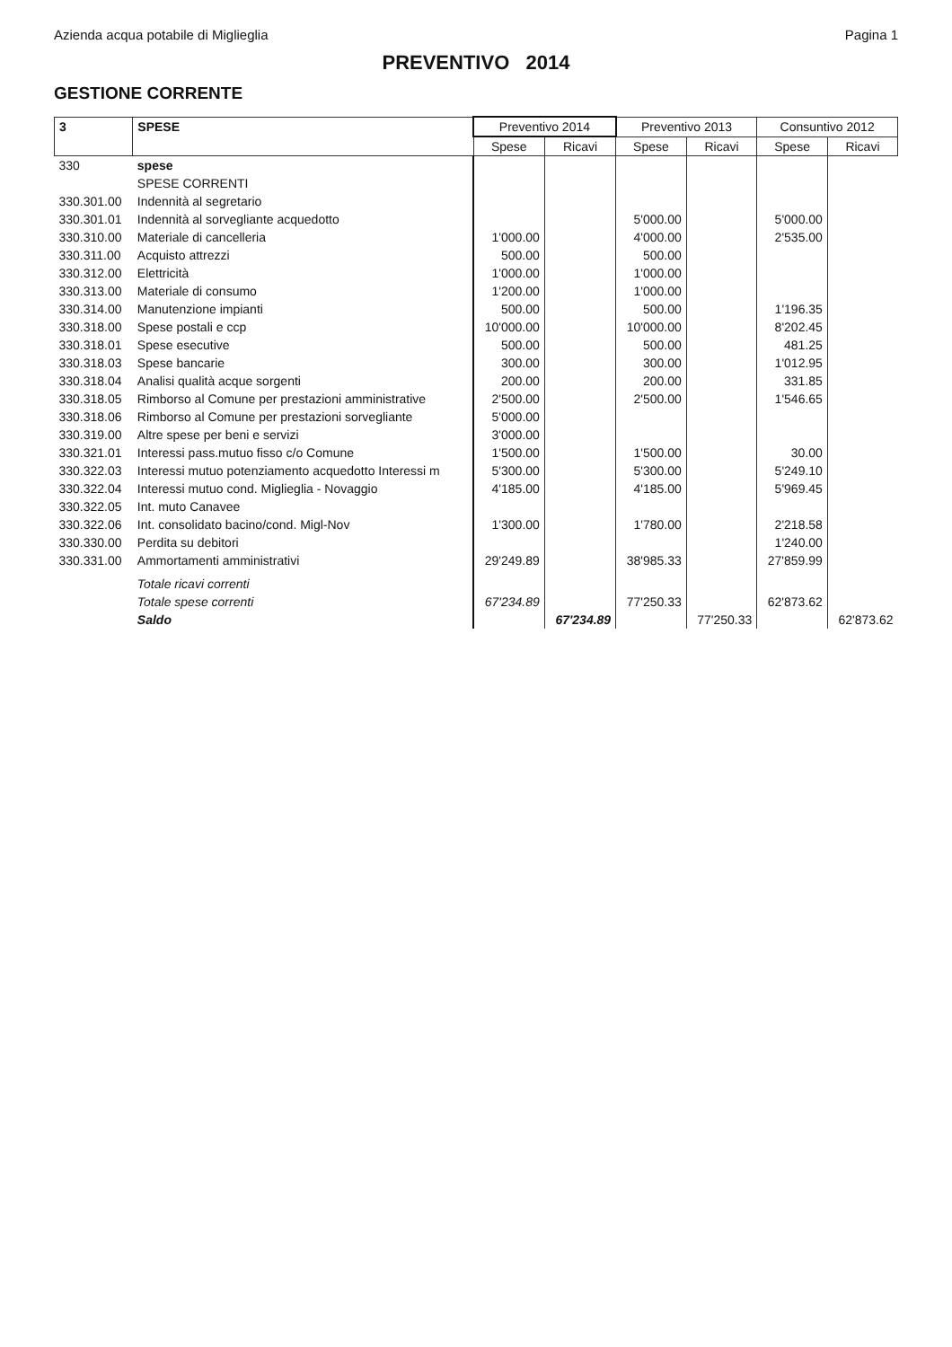Azienda acqua potabile di Miglieglia Pagina 1
PREVENTIVO 2014
GESTIONE CORRENTE
| 3 | SPESE | Preventivo 2014 | | Preventivo 2013 | | Consuntivo 2012 | |
| --- | --- | --- | --- | --- | --- | --- | --- |
| | | Spese | Ricavi | Spese | Ricavi | Spese | Ricavi |
| 330 | spese | | | | | | |
| | SPESE CORRENTI | | | | | | |
| 330.301.00 | Indennità al segretario | | | | | | |
| 330.301.01 | Indennità al sorvegliante acquedotto | | | 5'000.00 | | 5'000.00 | |
| 330.310.00 | Materiale di cancelleria | 1'000.00 | | 4'000.00 | | 2'535.00 | |
| 330.311.00 | Acquisto attrezzi | 500.00 | | 500.00 | | | |
| 330.312.00 | Elettricità | 1'000.00 | | 1'000.00 | | | |
| 330.313.00 | Materiale di consumo | 1'200.00 | | 1'000.00 | | | |
| 330.314.00 | Manutenzione impianti | 500.00 | | 500.00 | | 1'196.35 | |
| 330.318.00 | Spese postali e ccp | 10'000.00 | | 10'000.00 | | 8'202.45 | |
| 330.318.01 | Spese esecutive | 500.00 | | 500.00 | | 481.25 | |
| 330.318.03 | Spese bancarie | 300.00 | | 300.00 | | 1'012.95 | |
| 330.318.04 | Analisi qualità acque sorgenti | 200.00 | | 200.00 | | 331.85 | |
| 330.318.05 | Rimborso al Comune per prestazioni amministrative | 2'500.00 | | 2'500.00 | | 1'546.65 | |
| 330.318.06 | Rimborso al Comune per prestazioni sorvegliante | 5'000.00 | | | | | |
| 330.319.00 | Altre spese per beni e servizi | 3'000.00 | | | | | |
| 330.321.01 | Interessi pass.mutuo fisso c/o Comune | 1'500.00 | | 1'500.00 | | 30.00 | |
| 330.322.03 | Interessi mutuo potenziamento acquedotto Interessi m | 5'300.00 | | 5'300.00 | | 5'249.10 | |
| 330.322.04 | Interessi mutuo cond. Miglieglia - Novaggio | 4'185.00 | | 4'185.00 | | 5'969.45 | |
| 330.322.05 | Int. muto Canavee | | | | | | |
| 330.322.06 | Int. consolidato bacino/cond. Migl-Nov | 1'300.00 | | 1'780.00 | | 2'218.58 | |
| 330.330.00 | Perdita su debitori | | | | | 1'240.00 | |
| 330.331.00 | Ammortamenti amministrativi | 29'249.89 | | 38'985.33 | | 27'859.99 | |
| | Totale ricavi correnti | | | | | | |
| | Totale spese correnti | 67'234.89 | | 77'250.33 | | 62'873.62 | |
| | Saldo | | 67'234.89 | | 77'250.33 | | 62'873.62 |